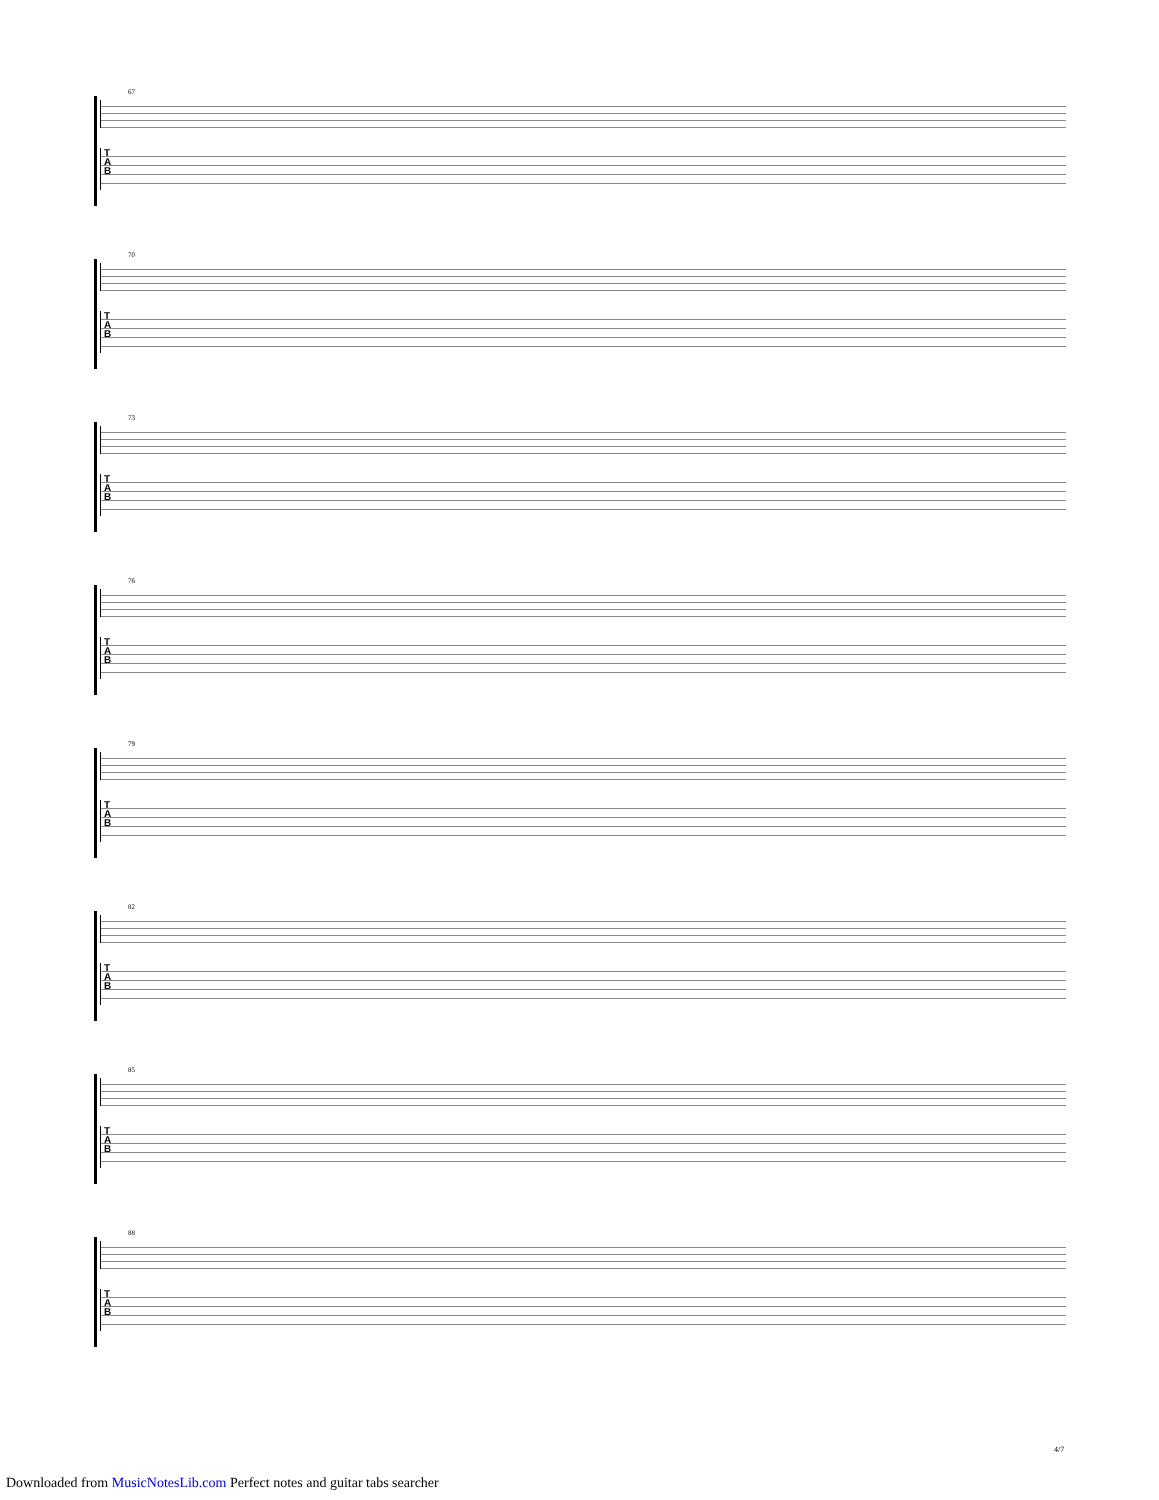67
T
A
B
70
T
A
B
73
T
A
B
76
T
A
B
79
T
A
B
82
T
A
B
85
T
A
B
88
T
A
B
4/7
Downloaded from MusicNotesLib.com Perfect notes and guitar tabs searcher